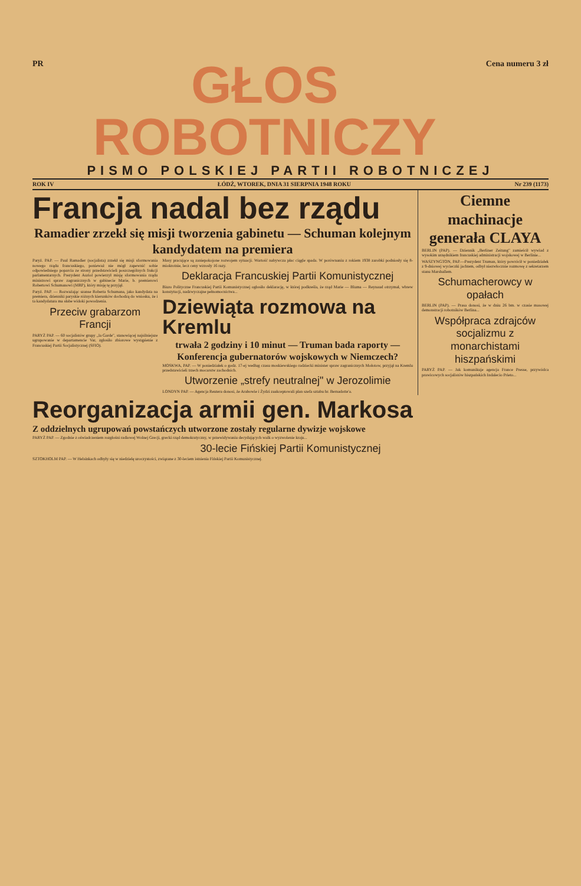PR
GŁOS ROBOTNICZY
Cena numeru 3 zł
PISMO POLSKIEJ PARTII ROBOTNICZEJ
ROK IV ŁÓDŹ, WTOREK, DNIA 31 SIERPNIA 1948 ROKU Nr 239 (1173)
Francja nadal bez rządu
Ramadier zrzekł się misji tworzenia gabinetu — Schuman kolejnym kandydatem na premiera
Paryż. PAP. — Paul Ramadier (socjalista) zrzekł się misji sformowania nowego rządu francuskiego, ponieważ nie mógł zapewnić sobie odpowiedniego poparcia ze strony przedstawicieli poszczególnych frakcji parlamentarnych. Prezydent Auriol powierzył misję sformowania rządu ministrowi spraw zagranicznych w gabinecie Marie, b. premierowi Robertowi Schumanowi (MRP), który misję tę przyjął.
Paryż. PAP. — Rozważając szanse Roberta Schumana, jako kandydata na premiera, dzienniki paryskie różnych kierunków dochodzą do wniosku, że i ta kandydatura ma słabe widoki powodzenia.
Przeciw grabarzom Francji
PARYŻ PAP. — 60 socjalistów grupy „la Garde", stanowiącej najsilniejsze ugrupowanie w departamencie Var, zgłosiło zbiorowe wystąpienie z Francuskiej Partii Socjalistycznej (SFIO).
Masy pracujące są zaniepokojone rozwojem sytuacji. Wartość nabywcza płac ciągle spada. W porównaniu z rokiem 1938 zarobki podniosły się 8-miokrotnie, lecz ceny wzrosły 16 razy.
Deklaracja Francuskiej Partii Komunistycznej
Biuro Polityczne Francuskiej Partii Komunistycznej ogłosiło deklarację, w której podkreśla, że rząd Marie — Bluma — Reynaud otrzymał, wbrew konstytucji, nadzwyczajne pełnomocnictwa...
Dziewiąta rozmowa na Kremlu
trwała 2 godziny i 10 minut — Truman bada raporty — Konferencja gubernatorów wojskowych w Niemczech?
MOSKWA, PAP. — W poniedziałek o godz. 17-ej według czasu moskiewskiego radziecki minister spraw zagranicznych Mołotow, przyjął na Kremlu przedstawicieli trzech mocarstw zachodnich.
Utworzenie „strefy neutralnej" w Jerozolimie
LONDYN PAP. — Agencja Reutera donosi, że Arabowie i Żydzi zaakceptowali plan szefa sztabu hr. Bernadotte'a.
Ciemne machinacje generała CLAYA
BERLIN (PAP). — Dziennik „Berliner Zeitung" zamieścił wywiad z wysokim urzędnikiem francuskiej administracji wojskowej w Berlinie...
WASZYNGTON, PAP.—Prezydent Truman, który powrócił w poniedziałek z 9-dniowej wycieczki jachtem, odbył niezwłocznie rozmowę z sekretarzem stanu Marshallem.
Schumacherowcy w opałach
BERLIN (PAP). — Prasa donosi, że w dniu 26 bm. w czasie masowej demonstracji robotników Berlina...
Współpraca zdrajców socjalizmu z monarchistami hiszpańskimi
PARYŻ PAP. — Jak komunikuje agencja France Presse, przywódca prawicowych socjalistów hiszpańskich Indalecio Prieto...
Reorganizacja armii gen. Markosa
Z oddzielnych ugrupowań powstańczych utworzone zostały regularne dywizje wojskowe
PARYŻ PAP. — Zgodnie z oświadczeniem rozgłośni radiowej Wolnej Grecji, grecki rząd demokratyczny, w przewidywaniu decydujących walk o wyzwolenie kraju...
30-lecie Fińskiej Partii Komunistycznej
SZTOKHOLM PAP. — W Helsinkach odbyły się w niedzielę uroczystości, związane z 30-leciem istnienia Fińskiej Partii Komunistycznej.